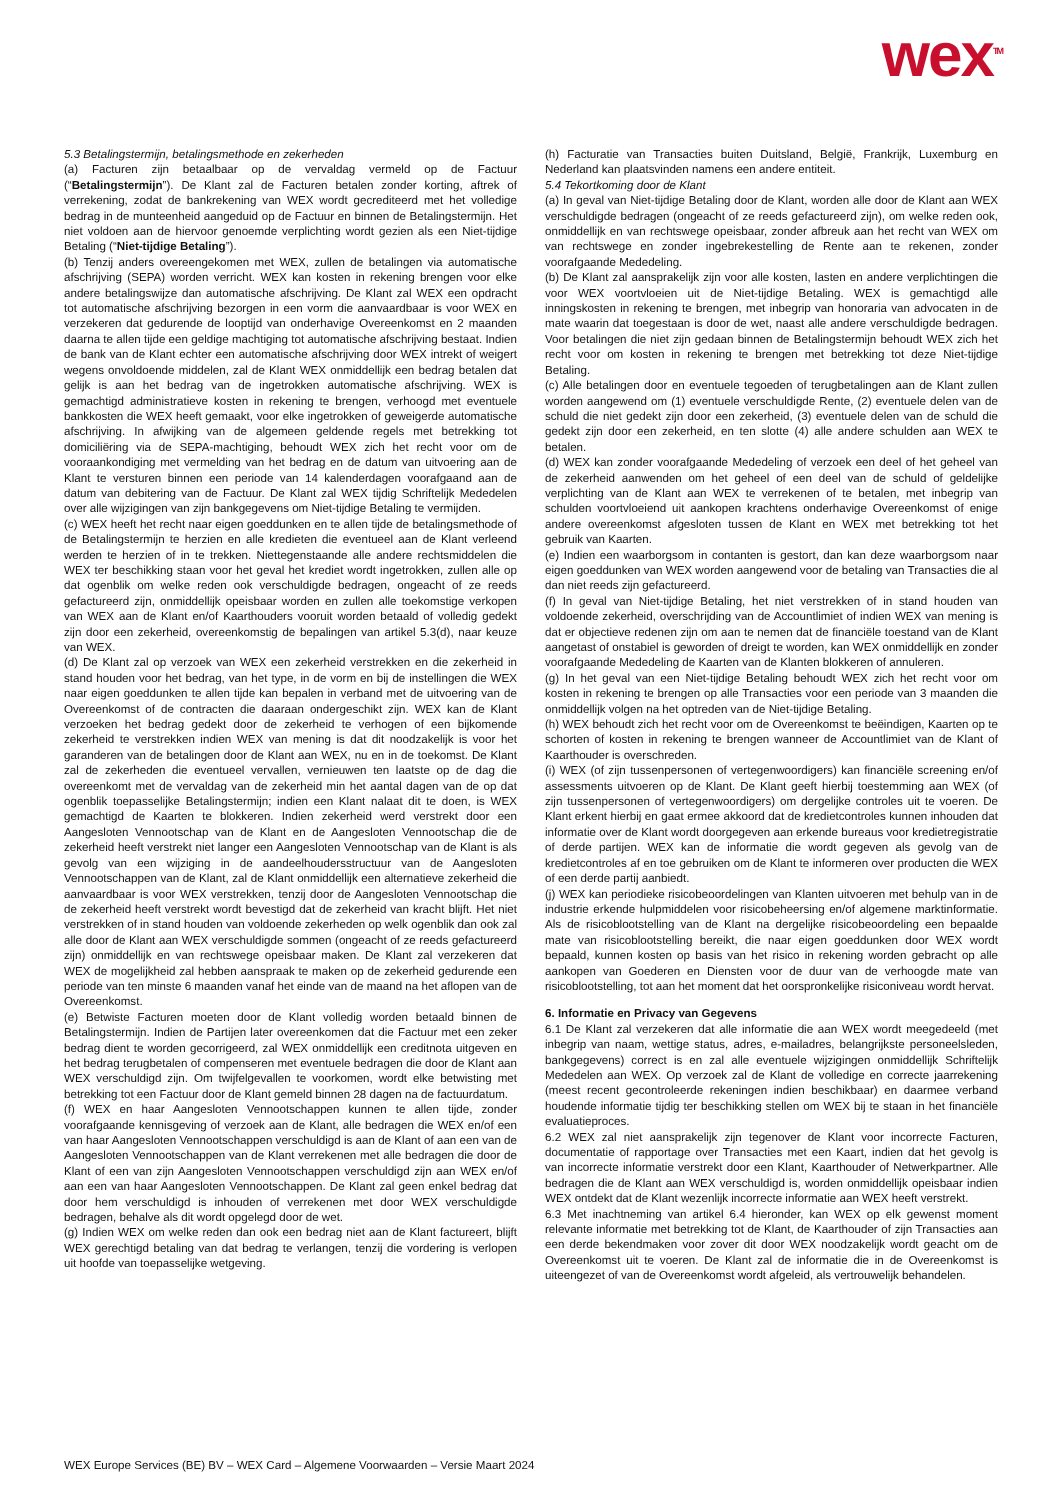wex<sup>TM</sup>
5.3 Betalingstermijn, betalingsmethode en zekerheden
(a) Facturen zijn betaalbaar op de vervaldag vermeld op de Factuur (“Betalingstermijn”). De Klant zal de Facturen betalen zonder korting, aftrek of verrekening, zodat de bankrekening van WEX wordt gecrediteerd met het volledige bedrag in de munteenheid aangeduid op de Factuur en binnen de Betalingstermijn. Het niet voldoen aan de hiervoor genoemde verplichting wordt gezien als een Niet-tijdige Betaling (“Niet-tijdige Betaling”).
(b) Tenzij anders overeengekomen met WEX, zullen de betalingen via automatische afschrijving (SEPA) worden verricht. WEX kan kosten in rekening brengen voor elke andere betalingswijze dan automatische afschrijving. De Klant zal WEX een opdracht tot automatische afschrijving bezorgen in een vorm die aanvaardbaar is voor WEX en verzekeren dat gedurende de looptijd van onderhavige Overeenkomst en 2 maanden daarna te allen tijde een geldige machtiging tot automatische afschrijving bestaat. Indien de bank van de Klant echter een automatische afschrijving door WEX intrekt of weigert wegens onvoldoende middelen, zal de Klant WEX onmiddellijk een bedrag betalen dat gelijk is aan het bedrag van de ingetrokken automatische afschrijving. WEX is gemachtigd administratieve kosten in rekening te brengen, verhoogd met eventuele bankkosten die WEX heeft gemaakt, voor elke ingetrokken of geweigerde automatische afschrijving. In afwijking van de algemeen geldende regels met betrekking tot domiciliëring via de SEPA-machtiging, behoudt WEX zich het recht voor om de vooraankondiging met vermelding van het bedrag en de datum van uitvoering aan de Klant te versturen binnen een periode van 14 kalenderdagen voorafgaand aan de datum van debitering van de Factuur. De Klant zal WEX tijdig Schriftelijk Mededelen over alle wijzigingen van zijn bankgegevens om Niet-tijdige Betaling te vermijden.
(c) WEX heeft het recht naar eigen goeddunken en te allen tijde de betalingsmethode of de Betalingstermijn te herzien en alle kredieten die eventueel aan de Klant verleend werden te herzien of in te trekken. Niettegenstaande alle andere rechtsmiddelen die WEX ter beschikking staan voor het geval het krediet wordt ingetrokken, zullen alle op dat ogenblik om welke reden ook verschuldigde bedragen, ongeacht of ze reeds gefactureerd zijn, onmiddellijk opeisbaar worden en zullen alle toekomstige verkopen van WEX aan de Klant en/of Kaarthouders vooruit worden betaald of volledig gedekt zijn door een zekerheid, overeenkomstig de bepalingen van artikel 5.3(d), naar keuze van WEX.
(d) De Klant zal op verzoek van WEX een zekerheid verstrekken en die zekerheid in stand houden voor het bedrag, van het type, in de vorm en bij de instellingen die WEX naar eigen goeddunken te allen tijde kan bepalen in verband met de uitvoering van de Overeenkomst of de contracten die daaraan ondergeschikt zijn. WEX kan de Klant verzoeken het bedrag gedekt door de zekerheid te verhogen of een bijkomende zekerheid te verstrekken indien WEX van mening is dat dit noodzakelijk is voor het garanderen van de betalingen door de Klant aan WEX, nu en in de toekomst. De Klant zal de zekerheden die eventueel vervallen, vernieuwen ten laatste op de dag die overeenkomt met de vervaldag van de zekerheid min het aantal dagen van de op dat ogenblik toepasselijke Betalingstermijn; indien een Klant nalaat dit te doen, is WEX gemachtigd de Kaarten te blokkeren. Indien zekerheid werd verstrekt door een Aangesloten Vennootschap van de Klant en de Aangesloten Vennootschap die de zekerheid heeft verstrekt niet langer een Aangesloten Vennootschap van de Klant is als gevolg van een wijziging in de aandeelhoudersstructuur van de Aangesloten Vennootschappen van de Klant, zal de Klant onmiddellijk een alternatieve zekerheid die aanvaardbaar is voor WEX verstrekken, tenzij door de Aangesloten Vennootschap die de zekerheid heeft verstrekt wordt bevestigd dat de zekerheid van kracht blijft. Het niet verstrekken of in stand houden van voldoende zekerheden op welk ogenblik dan ook zal alle door de Klant aan WEX verschuldigde sommen (ongeacht of ze reeds gefactureerd zijn) onmiddellijk en van rechtswege opeisbaar maken. De Klant zal verzekeren dat WEX de mogelijkheid zal hebben aanspraak te maken op de zekerheid gedurende een periode van ten minste 6 maanden vanaf het einde van de maand na het aflopen van de Overeenkomst.
(e) Betwiste Facturen moeten door de Klant volledig worden betaald binnen de Betalingstermijn. Indien de Partijen later overeenkomen dat die Factuur met een zeker bedrag dient te worden gecorrigeerd, zal WEX onmiddellijk een creditnota uitgeven en het bedrag terugbetalen of compenseren met eventuele bedragen die door de Klant aan WEX verschuldigd zijn. Om twijfelgevallen te voorkomen, wordt elke betwisting met betrekking tot een Factuur door de Klant gemeld binnen 28 dagen na de factuurdatum.
(f) WEX en haar Aangesloten Vennootschappen kunnen te allen tijde, zonder voorafgaande kennisgeving of verzoek aan de Klant, alle bedragen die WEX en/of een van haar Aangesloten Vennootschappen verschuldigd is aan de Klant of aan een van de Aangesloten Vennootschappen van de Klant verrekenen met alle bedragen die door de Klant of een van zijn Aangesloten Vennootschappen verschuldigd zijn aan WEX en/of aan een van haar Aangesloten Vennootschappen. De Klant zal geen enkel bedrag dat door hem verschuldigd is inhouden of verrekenen met door WEX verschuldigde bedragen, behalve als dit wordt opgelegd door de wet.
(g) Indien WEX om welke reden dan ook een bedrag niet aan de Klant factureert, blijft WEX gerechtigd betaling van dat bedrag te verlangen, tenzij die vordering is verlopen uit hoofde van toepasselijke wetgeving.
(h) Facturatie van Transacties buiten Duitsland, België, Frankrijk, Luxemburg en Nederland kan plaatsvinden namens een andere entiteit.
5.4 Tekortkoming door de Klant
(a) In geval van Niet-tijdige Betaling door de Klant, worden alle door de Klant aan WEX verschuldigde bedragen (ongeacht of ze reeds gefactureerd zijn), om welke reden ook, onmiddellijk en van rechtswege opeisbaar, zonder afbreuk aan het recht van WEX om van rechtswege en zonder ingebrekestelling de Rente aan te rekenen, zonder voorafgaande Mededeling.
(b) De Klant zal aansprakelijk zijn voor alle kosten, lasten en andere verplichtingen die voor WEX voortvloeien uit de Niet-tijdige Betaling. WEX is gemachtigd alle inningskosten in rekening te brengen, met inbegrip van honoraria van advocaten in de mate waarin dat toegestaan is door de wet, naast alle andere verschuldigde bedragen. Voor betalingen die niet zijn gedaan binnen de Betalingstermijn behoudt WEX zich het recht voor om kosten in rekening te brengen met betrekking tot deze Niet-tijdige Betaling.
(c) Alle betalingen door en eventuele tegoeden of terugbetalingen aan de Klant zullen worden aangewend om (1) eventuele verschuldigde Rente, (2) eventuele delen van de schuld die niet gedekt zijn door een zekerheid, (3) eventuele delen van de schuld die gedekt zijn door een zekerheid, en ten slotte (4) alle andere schulden aan WEX te betalen.
(d) WEX kan zonder voorafgaande Mededeling of verzoek een deel of het geheel van de zekerheid aanwenden om het geheel of een deel van de schuld of geldelijke verplichting van de Klant aan WEX te verrekenen of te betalen, met inbegrip van schulden voortvloeiend uit aankopen krachtens onderhavige Overeenkomst of enige andere overeenkomst afgesloten tussen de Klant en WEX met betrekking tot het gebruik van Kaarten.
(e) Indien een waarborgsom in contanten is gestort, dan kan deze waarborgsom naar eigen goeddunken van WEX worden aangewend voor de betaling van Transacties die al dan niet reeds zijn gefactureerd.
(f) In geval van Niet-tijdige Betaling, het niet verstrekken of in stand houden van voldoende zekerheid, overschrijding van de Accountlimiet of indien WEX van mening is dat er objectieve redenen zijn om aan te nemen dat de financiële toestand van de Klant aangetast of onstabiel is geworden of dreigt te worden, kan WEX onmiddellijk en zonder voorafgaande Mededeling de Kaarten van de Klanten blokkeren of annuleren.
(g) In het geval van een Niet-tijdige Betaling behoudt WEX zich het recht voor om kosten in rekening te brengen op alle Transacties voor een periode van 3 maanden die onmiddellijk volgen na het optreden van de Niet-tijdige Betaling.
(h) WEX behoudt zich het recht voor om de Overeenkomst te beëindigen, Kaarten op te schorten of kosten in rekening te brengen wanneer de Accountlimiet van de Klant of Kaarthouder is overschreden.
(i) WEX (of zijn tussenpersonen of vertegenwoordigers) kan financiële screening en/of assessments uitvoeren op de Klant. De Klant geeft hierbij toestemming aan WEX (of zijn tussenpersonen of vertegenwoordigers) om dergelijke controles uit te voeren. De Klant erkent hierbij en gaat ermee akkoord dat de kredietcontroles kunnen inhouden dat informatie over de Klant wordt doorgegeven aan erkende bureaus voor kredietregistratie of derde partijen. WEX kan de informatie die wordt gegeven als gevolg van de kredietcontroles af en toe gebruiken om de Klant te informeren over producten die WEX of een derde partij aanbiedt.
(j) WEX kan periodieke risicobeoordelingen van Klanten uitvoeren met behulp van in de industrie erkende hulpmiddelen voor risicobeheersing en/of algemene marktinformatie. Als de risicoblootstelling van de Klant na dergelijke risicobeoordeling een bepaalde mate van risicoblootstelling bereikt, die naar eigen goeddunken door WEX wordt bepaald, kunnen kosten op basis van het risico in rekening worden gebracht op alle aankopen van Goederen en Diensten voor de duur van de verhoogde mate van risicoblootstelling, tot aan het moment dat het oorspronkelijke risiconiveau wordt hervat.
6. Informatie en Privacy van Gegevens
6.1 De Klant zal verzekeren dat alle informatie die aan WEX wordt meegedeeld (met inbegrip van naam, wettige status, adres, e-mailadres, belangrijkste personeelsleden, bankgegevens) correct is en zal alle eventuele wijzigingen onmiddellijk Schriftelijk Mededelen aan WEX. Op verzoek zal de Klant de volledige en correcte jaarrekening (meest recent gecontroleerde rekeningen indien beschikbaar) en daarmee verband houdende informatie tijdig ter beschikking stellen om WEX bij te staan in het financiële evaluatieproces.
6.2 WEX zal niet aansprakelijk zijn tegenover de Klant voor incorrecte Facturen, documentatie of rapportage over Transacties met een Kaart, indien dat het gevolg is van incorrecte informatie verstrekt door een Klant, Kaarthouder of Netwerkpartner. Alle bedragen die de Klant aan WEX verschuldigd is, worden onmiddellijk opeisbaar indien WEX ontdekt dat de Klant wezenlijk incorrecte informatie aan WEX heeft verstrekt.
6.3 Met inachtneming van artikel 6.4 hieronder, kan WEX op elk gewenst moment relevante informatie met betrekking tot de Klant, de Kaarthouder of zijn Transacties aan een derde bekendmaken voor zover dit door WEX noodzakelijk wordt geacht om de Overeenkomst uit te voeren. De Klant zal de informatie die in de Overeenkomst is uiteengezet of van de Overeenkomst wordt afgeleid, als vertrouwelijk behandelen.
WEX Europe Services (BE) BV – WEX Card – Algemene Voorwaarden – Versie Maart 2024